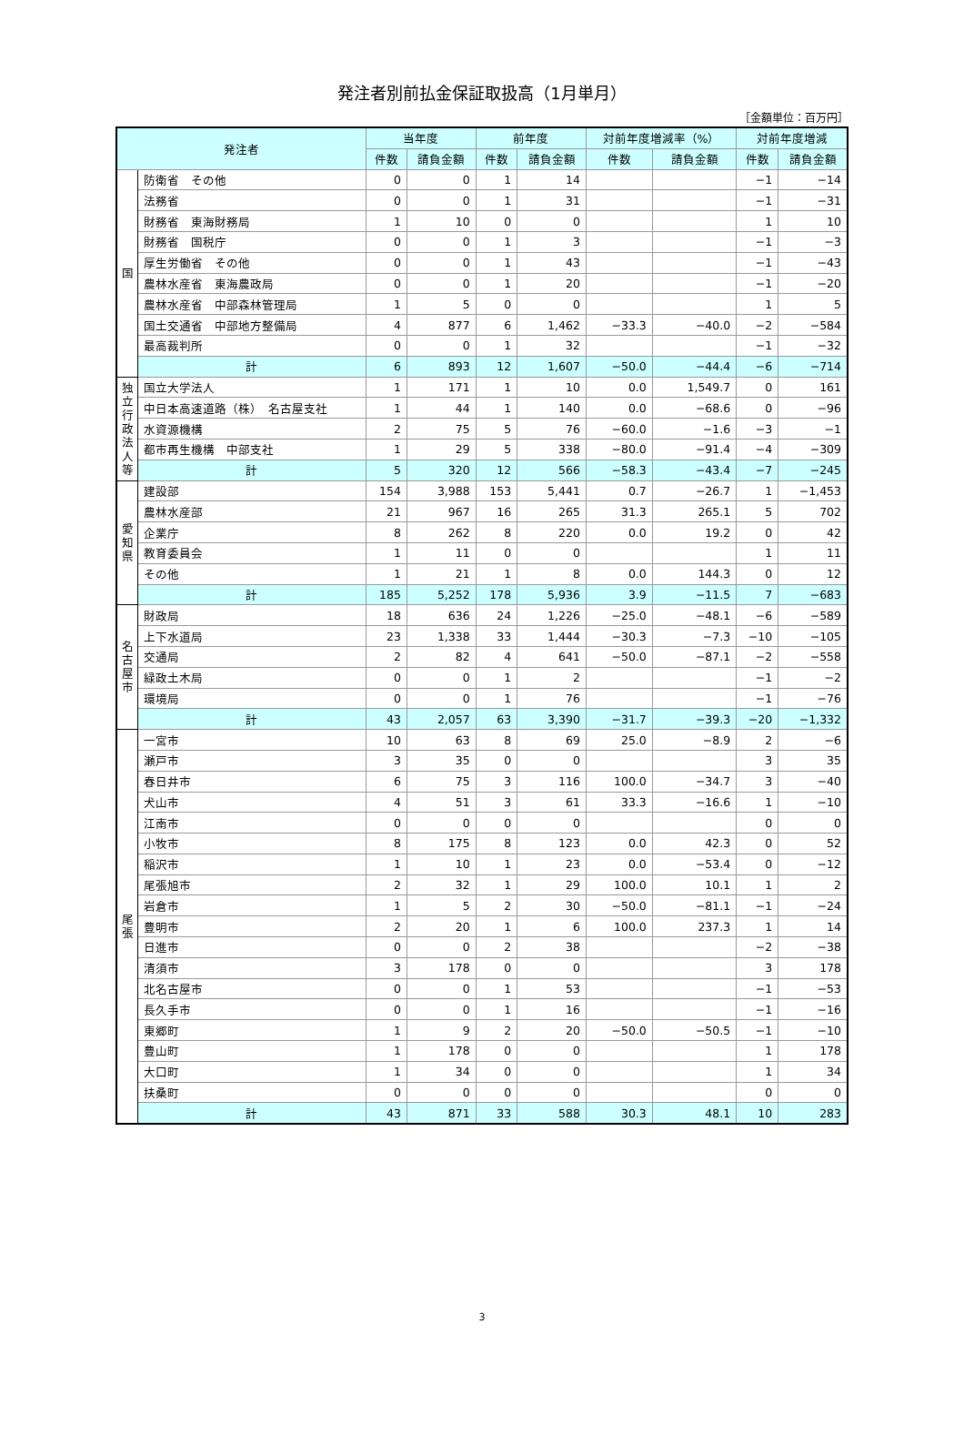発注者別前払金保証取扱高（1月単月）
［金額単位：百万円］
| 発注者 | | 当年度 | | 前年度 | | 対前年度増減率（%） | | 対前年度増減 | |
| --- | --- | --- | --- | --- | --- | --- | --- | --- | --- |
| | | 件数 | 請負金額 | 件数 | 請負金額 | 件数 | 請負金額 | 件数 | 請負金額 |
| 国 | 防衛省 その他 | 0 | 0 | 1 | 14 | | | −1 | −14 |
| | 法務省 | 0 | 0 | 1 | 31 | | | −1 | −31 |
| | 財務省 東海財務局 | 1 | 10 | 0 | 0 | | | 1 | 10 |
| | 財務省 国税庁 | 0 | 0 | 1 | 3 | | | −1 | −3 |
| | 厚生労働省 その他 | 0 | 0 | 1 | 43 | | | −1 | −43 |
| | 農林水産省 東海農政局 | 0 | 0 | 1 | 20 | | | −1 | −20 |
| | 農林水産省 中部森林管理局 | 1 | 5 | 0 | 0 | | | 1 | 5 |
| | 国土交通省 中部地方整備局 | 4 | 877 | 6 | 1,462 | −33.3 | −40.0 | −2 | −584 |
| | 最高裁判所 | 0 | 0 | 1 | 32 | | | −1 | −32 |
| | 計 | 6 | 893 | 12 | 1,607 | −50.0 | −44.4 | −6 | −714 |
| 独 立 行 政 法 人 等 | 国立大学法人 | 1 | 171 | 1 | 10 | 0.0 | 1,549.7 | 0 | 161 |
| | 中日本高速道路（株） 名古屋支社 | 1 | 44 | 1 | 140 | 0.0 | −68.6 | 0 | −96 |
| | 水資源機構 | 2 | 75 | 5 | 76 | −60.0 | −1.6 | −3 | −1 |
| | 都市再生機構 中部支社 | 1 | 29 | 5 | 338 | −80.0 | −91.4 | −4 | −309 |
| | 計 | 5 | 320 | 12 | 566 | −58.3 | −43.4 | −7 | −245 |
| 愛 知 県 | 建設部 | 154 | 3,988 | 153 | 5,441 | 0.7 | −26.7 | 1 | −1,453 |
| | 農林水産部 | 21 | 967 | 16 | 265 | 31.3 | 265.1 | 5 | 702 |
| | 企業庁 | 8 | 262 | 8 | 220 | 0.0 | 19.2 | 0 | 42 |
| | 教育委員会 | 1 | 11 | 0 | 0 | | | 1 | 11 |
| | その他 | 1 | 21 | 1 | 8 | 0.0 | 144.3 | 0 | 12 |
| | 計 | 185 | 5,252 | 178 | 5,936 | 3.9 | −11.5 | 7 | −683 |
| 名 古 屋 市 | 財政局 | 18 | 636 | 24 | 1,226 | −25.0 | −48.1 | −6 | −589 |
| | 上下水道局 | 23 | 1,338 | 33 | 1,444 | −30.3 | −7.3 | −10 | −105 |
| | 交通局 | 2 | 82 | 4 | 641 | −50.0 | −87.1 | −2 | −558 |
| | 緑政土木局 | 0 | 0 | 1 | 2 | | | −1 | −2 |
| | 環境局 | 0 | 0 | 1 | 76 | | | −1 | −76 |
| | 計 | 43 | 2,057 | 63 | 3,390 | −31.7 | −39.3 | −20 | −1,332 |
| 尾 張 | 一宮市 | 10 | 63 | 8 | 69 | 25.0 | −8.9 | 2 | −6 |
| | 瀬戸市 | 3 | 35 | 0 | 0 | | | 3 | 35 |
| | 春日井市 | 6 | 75 | 3 | 116 | 100.0 | −34.7 | 3 | −40 |
| | 犬山市 | 4 | 51 | 3 | 61 | 33.3 | −16.6 | 1 | −10 |
| | 江南市 | 0 | 0 | 0 | 0 | | | 0 | 0 |
| | 小牧市 | 8 | 175 | 8 | 123 | 0.0 | 42.3 | 0 | 52 |
| | 稲沢市 | 1 | 10 | 1 | 23 | 0.0 | −53.4 | 0 | −12 |
| | 尾張旭市 | 2 | 32 | 1 | 29 | 100.0 | 10.1 | 1 | 2 |
| | 岩倉市 | 1 | 5 | 2 | 30 | −50.0 | −81.1 | −1 | −24 |
| | 豊明市 | 2 | 20 | 1 | 6 | 100.0 | 237.3 | 1 | 14 |
| | 日進市 | 0 | 0 | 2 | 38 | | | −2 | −38 |
| | 清須市 | 3 | 178 | 0 | 0 | | | 3 | 178 |
| | 北名古屋市 | 0 | 0 | 1 | 53 | | | −1 | −53 |
| | 長久手市 | 0 | 0 | 1 | 16 | | | −1 | −16 |
| | 東郷町 | 1 | 9 | 2 | 20 | −50.0 | −50.5 | −1 | −10 |
| | 豊山町 | 1 | 178 | 0 | 0 | | | 1 | 178 |
| | 大口町 | 1 | 34 | 0 | 0 | | | 1 | 34 |
| | 扶桑町 | 0 | 0 | 0 | 0 | | | 0 | 0 |
| | 計 | 43 | 871 | 33 | 588 | 30.3 | 48.1 | 10 | 283 |
3